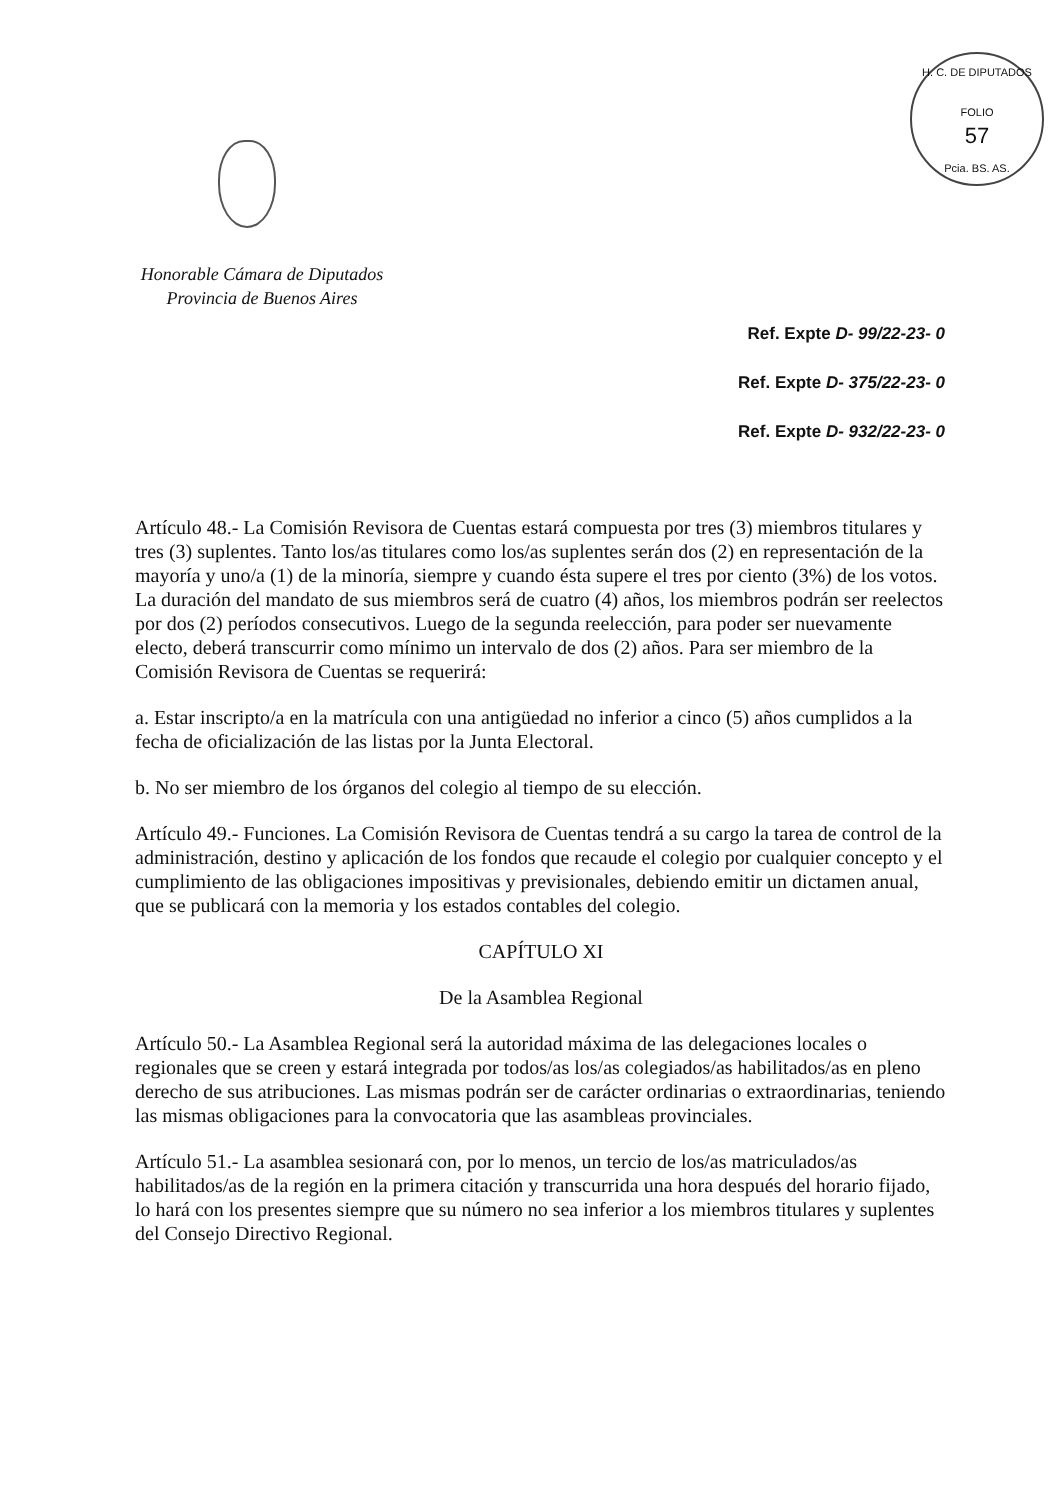H. C. DE DIPUTADOS
FOLIO
57
Pcia. BS. AS.
Honorable Cámara de Diputados
Provincia de Buenos Aires
Ref. Expte D- 99/22-23- 0
Ref. Expte D- 375/22-23- 0
Ref. Expte D- 932/22-23- 0
Artículo 48.- La Comisión Revisora de Cuentas estará compuesta por tres (3) miembros titulares y tres (3) suplentes. Tanto los/as titulares como los/as suplentes serán dos (2) en representación de la mayoría y uno/a (1) de la minoría, siempre y cuando ésta supere el tres por ciento (3%) de los votos. La duración del mandato de sus miembros será de cuatro (4) años, los miembros podrán ser reelectos por dos (2) períodos consecutivos. Luego de la segunda reelección, para poder ser nuevamente electo, deberá transcurrir como mínimo un intervalo de dos (2) años. Para ser miembro de la Comisión Revisora de Cuentas se requerirá:
a. Estar inscripto/a en la matrícula con una antigüedad no inferior a cinco (5) años cumplidos a la fecha de oficialización de las listas por la Junta Electoral.
b. No ser miembro de los órganos del colegio al tiempo de su elección.
Artículo 49.- Funciones. La Comisión Revisora de Cuentas tendrá a su cargo la tarea de control de la administración, destino y aplicación de los fondos que recaude el colegio por cualquier concepto y el cumplimiento de las obligaciones impositivas y previsionales, debiendo emitir un dictamen anual, que se publicará con la memoria y los estados contables del colegio.
CAPÍTULO XI
De la Asamblea Regional
Artículo 50.- La Asamblea Regional será la autoridad máxima de las delegaciones locales o regionales que se creen y estará integrada por todos/as los/as colegiados/as habilitados/as en pleno derecho de sus atribuciones. Las mismas podrán ser de carácter ordinarias o extraordinarias, teniendo las mismas obligaciones para la convocatoria que las asambleas provinciales.
Artículo 51.- La asamblea sesionará con, por lo menos, un tercio de los/as matriculados/as habilitados/as de la región en la primera citación y transcurrida una hora después del horario fijado, lo hará con los presentes siempre que su número no sea inferior a los miembros titulares y suplentes del Consejo Directivo Regional.